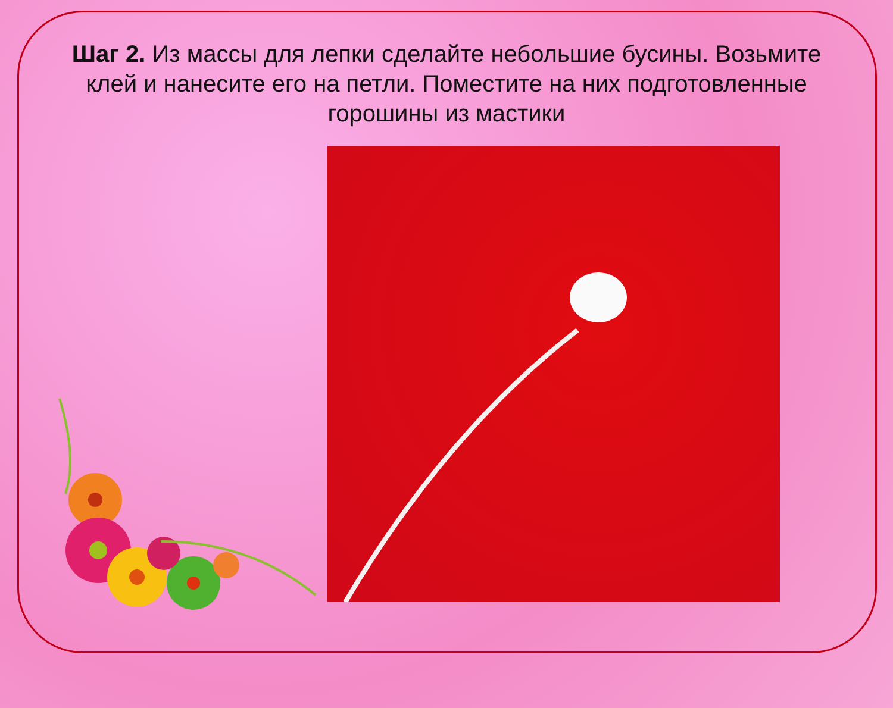Шаг 2. Из массы для лепки сделайте небольшие бусины. Возьмите клей и нанесите его на петли. Поместите на них подготовленные горошины из мастики